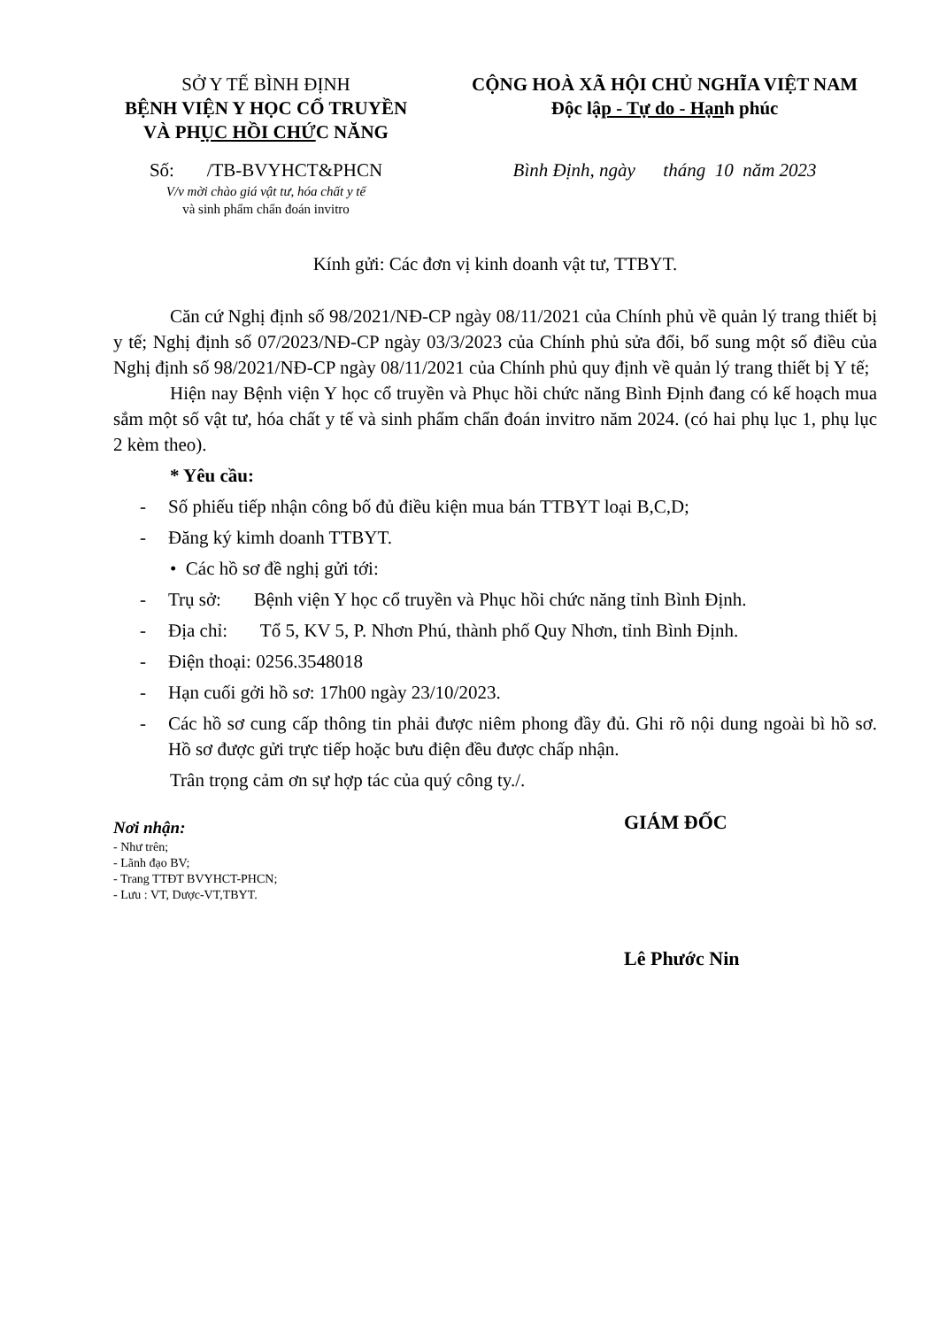SỞ Y TẾ BÌNH ĐỊNH
BỆNH VIỆN Y HỌC CỔ TRUYỀN
VÀ PHỤC HỒI CHỨC NĂNG
Số: /TB-BVYHCT&PHCN
V/v mời chào giá vật tư, hóa chất y tế
và sinh phẩm chẩn đoán invitro
CỘNG HOÀ XÃ HỘI CHỦ NGHĨA VIỆT NAM
Độc lập - Tự do - Hạnh phúc
Bình Định, ngày tháng 10 năm 2023
Kính gửi: Các đơn vị kinh doanh vật tư, TTBYT.
Căn cứ Nghị định số 98/2021/NĐ-CP ngày 08/11/2021 của Chính phủ về quản lý trang thiết bị y tế; Nghị định số 07/2023/NĐ-CP ngày 03/3/2023 của Chính phủ sửa đổi, bổ sung một số điều của Nghị định số 98/2021/NĐ-CP ngày 08/11/2021 của Chính phủ quy định về quản lý trang thiết bị Y tế;
Hiện nay Bệnh viện Y học cổ truyền và Phục hồi chức năng Bình Định đang có kế hoạch mua sắm một số vật tư, hóa chất y tế và sinh phẩm chẩn đoán invitro năm 2024. (có hai phụ lục 1, phụ lục 2 kèm theo).
* Yêu cầu:
- Số phiếu tiếp nhận công bố đủ điều kiện mua bán TTBYT loại B,C,D;
- Đăng ký kimh doanh TTBYT.
• Các hồ sơ đề nghị gửi tới:
- Trụ sở: Bệnh viện Y học cổ truyền và Phục hồi chức năng tỉnh Bình Định.
- Địa chỉ: Tổ 5, KV 5, P. Nhơn Phú, thành phố Quy Nhơn, tỉnh Bình Định.
- Điện thoại: 0256.3548018
- Hạn cuối gởi hồ sơ: 17h00 ngày 23/10/2023.
- Các hồ sơ cung cấp thông tin phải được niêm phong đầy đủ. Ghi rõ nội dung ngoài bì hồ sơ. Hồ sơ được gửi trực tiếp hoặc bưu điện đều được chấp nhận.
Trân trọng cảm ơn sự hợp tác của quý công ty./.
Nơi nhận:
- Như trên;
- Lãnh đạo BV;
- Trang TTĐT BVYHCT-PHCN;
- Lưu : VT, Dược-VT,TBYT.
GIÁM ĐỐC
Lê Phước Nin